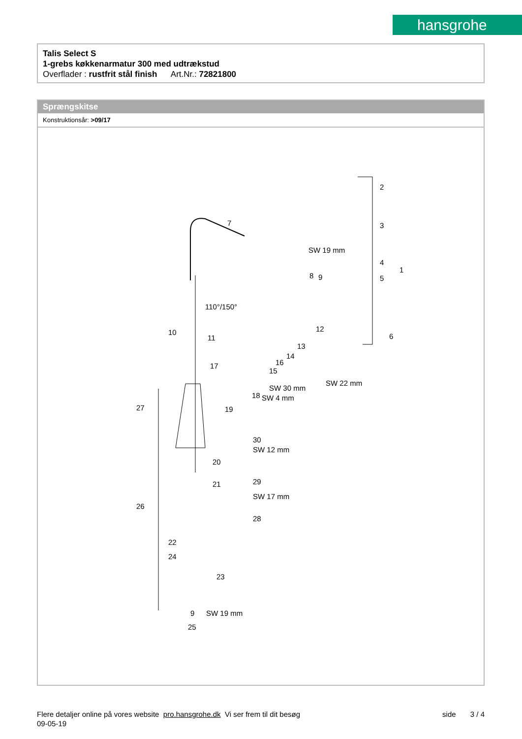hansgrohe
Talis Select S
1-grebs køkkenarmatur 300 med udtrækstud
Overflader : rustfrit stål finish Art.Nr.: 72821800
Sprængskitse
Konstruktionsår: >09/17
2
3
4
5
1
7
8 9
110°/150°
10
11
12
13
14
15
16 17
18
19
6
27
30
20
SW 12 mm
21 29
SW 17 mm
26
28
22
24
23
9 SW 19 mm
25
SW 19 mm
SW 30 mm
SW 4 mm
SW 22 mm
Flere detaljer online på vores website pro.hansgrohe.dk Vi ser frem til dit besøg side 3 / 4
09-05-19